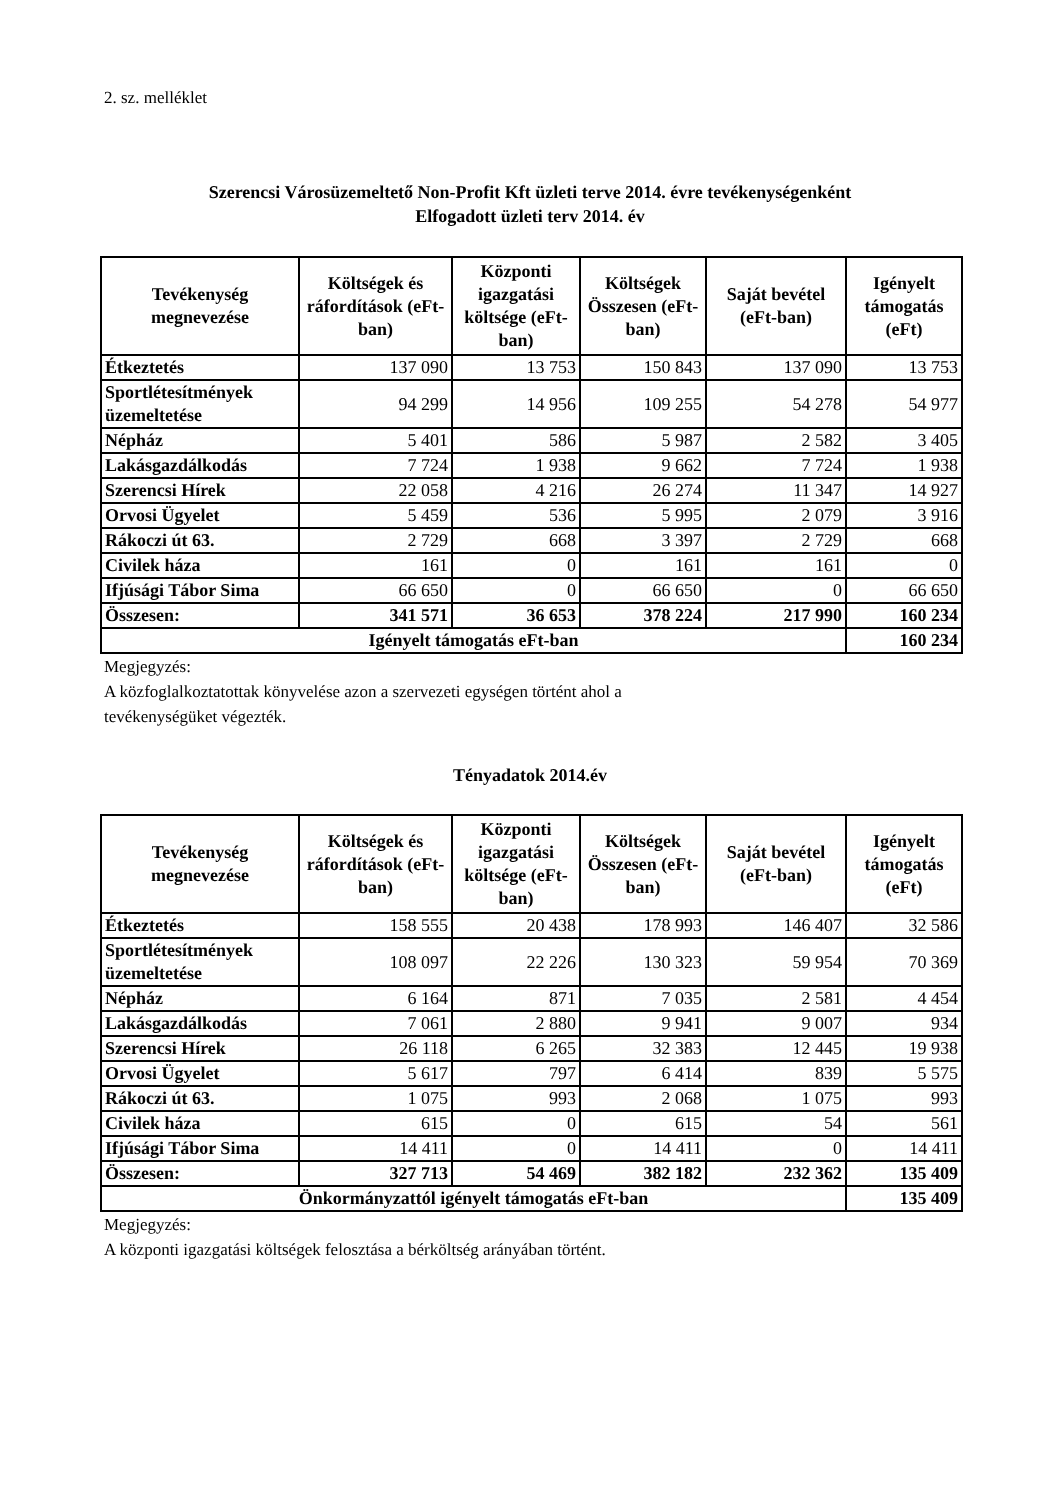2. sz. melléklet
Szerencsi Városüzemeltető Non-Profit Kft üzleti terve 2014. évre tevékenységenként
Elfogadott üzleti terv 2014. év
| Tevékenység megnevezése | Költségek és ráfordítások (eFt-ban) | Központi igazgatási költsége (eFt-ban) | Költségek Összesen (eFt-ban) | Saját bevétel (eFt-ban) | Igényelt támogatás (eFt) |
| --- | --- | --- | --- | --- | --- |
| Étkeztetés | 137 090 | 13 753 | 150 843 | 137 090 | 13 753 |
| Sportlétesítmények üzemeltetése | 94 299 | 14 956 | 109 255 | 54 278 | 54 977 |
| Népház | 5 401 | 586 | 5 987 | 2 582 | 3 405 |
| Lakásgazdálkodás | 7 724 | 1 938 | 9 662 | 7 724 | 1 938 |
| Szerencsi Hírek | 22 058 | 4 216 | 26 274 | 11 347 | 14 927 |
| Orvosi Ügyelet | 5 459 | 536 | 5 995 | 2 079 | 3 916 |
| Rákoczi út 63. | 2 729 | 668 | 3 397 | 2 729 | 668 |
| Civilek háza | 161 | 0 | 161 | 161 | 0 |
| Ifjúsági Tábor Sima | 66 650 | 0 | 66 650 | 0 | 66 650 |
| Összesen: | 341 571 | 36 653 | 378 224 | 217 990 | 160 234 |
| Igényelt támogatás eFt-ban | | | | | 160 234 |
Megjegyzés:
A közfoglalkoztatottak könyvelése azon a szervezeti egységen történt ahol a
tevékenységüket végezték.
Tényadatok 2014.év
| Tevékenység megnevezése | Költségek és ráfordítások (eFt-ban) | Központi igazgatási költsége (eFt-ban) | Költségek Összesen (eFt-ban) | Saját bevétel (eFt-ban) | Igényelt támogatás (eFt) |
| --- | --- | --- | --- | --- | --- |
| Étkeztetés | 158 555 | 20 438 | 178 993 | 146 407 | 32 586 |
| Sportlétesítmények üzemeltetése | 108 097 | 22 226 | 130 323 | 59 954 | 70 369 |
| Népház | 6 164 | 871 | 7 035 | 2 581 | 4 454 |
| Lakásgazdálkodás | 7 061 | 2 880 | 9 941 | 9 007 | 934 |
| Szerencsi Hírek | 26 118 | 6 265 | 32 383 | 12 445 | 19 938 |
| Orvosi Ügyelet | 5 617 | 797 | 6 414 | 839 | 5 575 |
| Rákoczi út 63. | 1 075 | 993 | 2 068 | 1 075 | 993 |
| Civilek háza | 615 | 0 | 615 | 54 | 561 |
| Ifjúsági Tábor Sima | 14 411 | 0 | 14 411 | 0 | 14 411 |
| Összesen: | 327 713 | 54 469 | 382 182 | 232 362 | 135 409 |
| Önkormányzattól igényelt támogatás eFt-ban | | | | | 135 409 |
Megjegyzés:
A központi igazgatási költségek felosztása a bérköltség arányában történt.